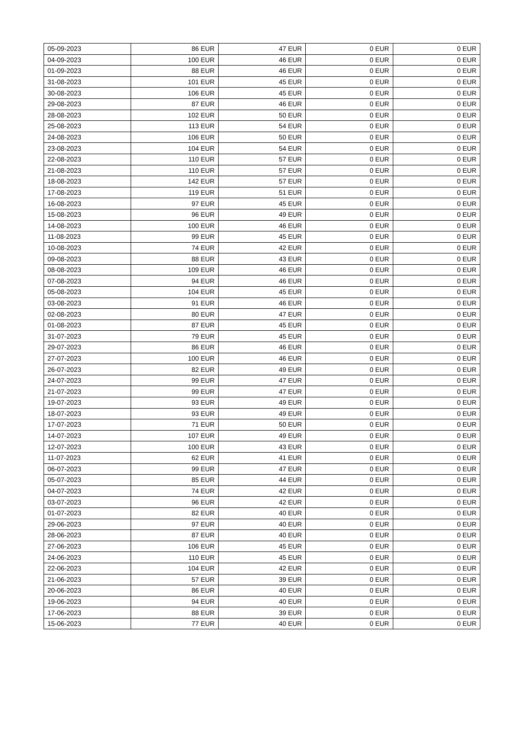| 05-09-2023 | 86 EUR | 47 EUR | 0 EUR | 0 EUR |
| 04-09-2023 | 100 EUR | 46 EUR | 0 EUR | 0 EUR |
| 01-09-2023 | 88 EUR | 46 EUR | 0 EUR | 0 EUR |
| 31-08-2023 | 101 EUR | 45 EUR | 0 EUR | 0 EUR |
| 30-08-2023 | 106 EUR | 45 EUR | 0 EUR | 0 EUR |
| 29-08-2023 | 87 EUR | 46 EUR | 0 EUR | 0 EUR |
| 28-08-2023 | 102 EUR | 50 EUR | 0 EUR | 0 EUR |
| 25-08-2023 | 113 EUR | 54 EUR | 0 EUR | 0 EUR |
| 24-08-2023 | 106 EUR | 50 EUR | 0 EUR | 0 EUR |
| 23-08-2023 | 104 EUR | 54 EUR | 0 EUR | 0 EUR |
| 22-08-2023 | 110 EUR | 57 EUR | 0 EUR | 0 EUR |
| 21-08-2023 | 110 EUR | 57 EUR | 0 EUR | 0 EUR |
| 18-08-2023 | 142 EUR | 57 EUR | 0 EUR | 0 EUR |
| 17-08-2023 | 119 EUR | 51 EUR | 0 EUR | 0 EUR |
| 16-08-2023 | 97 EUR | 45 EUR | 0 EUR | 0 EUR |
| 15-08-2023 | 96 EUR | 49 EUR | 0 EUR | 0 EUR |
| 14-08-2023 | 100 EUR | 46 EUR | 0 EUR | 0 EUR |
| 11-08-2023 | 99 EUR | 45 EUR | 0 EUR | 0 EUR |
| 10-08-2023 | 74 EUR | 42 EUR | 0 EUR | 0 EUR |
| 09-08-2023 | 88 EUR | 43 EUR | 0 EUR | 0 EUR |
| 08-08-2023 | 109 EUR | 46 EUR | 0 EUR | 0 EUR |
| 07-08-2023 | 94 EUR | 46 EUR | 0 EUR | 0 EUR |
| 05-08-2023 | 104 EUR | 45 EUR | 0 EUR | 0 EUR |
| 03-08-2023 | 91 EUR | 46 EUR | 0 EUR | 0 EUR |
| 02-08-2023 | 80 EUR | 47 EUR | 0 EUR | 0 EUR |
| 01-08-2023 | 87 EUR | 45 EUR | 0 EUR | 0 EUR |
| 31-07-2023 | 79 EUR | 45 EUR | 0 EUR | 0 EUR |
| 29-07-2023 | 86 EUR | 46 EUR | 0 EUR | 0 EUR |
| 27-07-2023 | 100 EUR | 46 EUR | 0 EUR | 0 EUR |
| 26-07-2023 | 82 EUR | 49 EUR | 0 EUR | 0 EUR |
| 24-07-2023 | 99 EUR | 47 EUR | 0 EUR | 0 EUR |
| 21-07-2023 | 99 EUR | 47 EUR | 0 EUR | 0 EUR |
| 19-07-2023 | 93 EUR | 49 EUR | 0 EUR | 0 EUR |
| 18-07-2023 | 93 EUR | 49 EUR | 0 EUR | 0 EUR |
| 17-07-2023 | 71 EUR | 50 EUR | 0 EUR | 0 EUR |
| 14-07-2023 | 107 EUR | 49 EUR | 0 EUR | 0 EUR |
| 12-07-2023 | 100 EUR | 43 EUR | 0 EUR | 0 EUR |
| 11-07-2023 | 62 EUR | 41 EUR | 0 EUR | 0 EUR |
| 06-07-2023 | 99 EUR | 47 EUR | 0 EUR | 0 EUR |
| 05-07-2023 | 85 EUR | 44 EUR | 0 EUR | 0 EUR |
| 04-07-2023 | 74 EUR | 42 EUR | 0 EUR | 0 EUR |
| 03-07-2023 | 96 EUR | 42 EUR | 0 EUR | 0 EUR |
| 01-07-2023 | 82 EUR | 40 EUR | 0 EUR | 0 EUR |
| 29-06-2023 | 97 EUR | 40 EUR | 0 EUR | 0 EUR |
| 28-06-2023 | 87 EUR | 40 EUR | 0 EUR | 0 EUR |
| 27-06-2023 | 106 EUR | 45 EUR | 0 EUR | 0 EUR |
| 24-06-2023 | 110 EUR | 45 EUR | 0 EUR | 0 EUR |
| 22-06-2023 | 104 EUR | 42 EUR | 0 EUR | 0 EUR |
| 21-06-2023 | 57 EUR | 39 EUR | 0 EUR | 0 EUR |
| 20-06-2023 | 86 EUR | 40 EUR | 0 EUR | 0 EUR |
| 19-06-2023 | 94 EUR | 40 EUR | 0 EUR | 0 EUR |
| 17-06-2023 | 88 EUR | 39 EUR | 0 EUR | 0 EUR |
| 15-06-2023 | 77 EUR | 40 EUR | 0 EUR | 0 EUR |